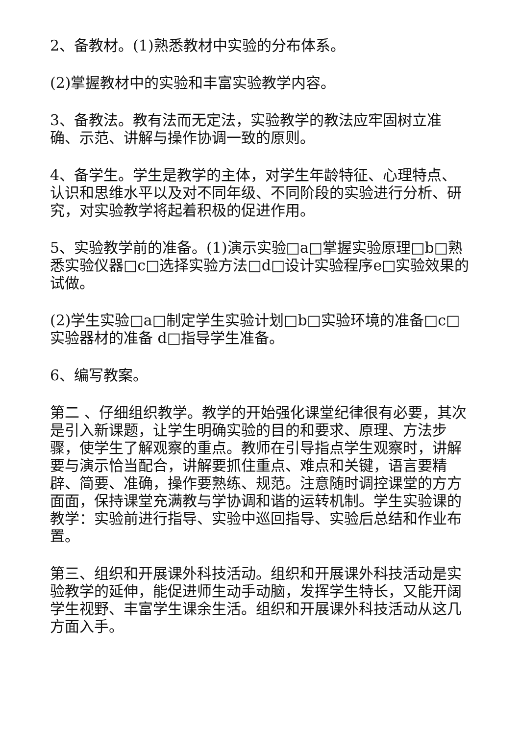2、备教材。(1)熟悉教材中实验的分布体系。
(2)掌握教材中的实验和丰富实验教学内容。
3、备教法。教有法而无定法，实验教学的教法应牢固树立准确、示范、讲解与操作协调一致的原则。
4、备学生。学生是教学的主体，对学生年龄特征、心理特点、认识和思维水平以及对不同年级、不同阶段的实验进行分析、研究，对实验教学将起着积极的促进作用。
5、实验教学前的准备。(1)演示实验□a□掌握实验原理□b□熟悉实验仪器□c□选择实验方法□d□设计实验程序e□实验效果的试做。
(2)学生实验□a□制定学生实验计划□b□实验环境的准备□c□实验器材的准备 d□指导学生准备。
6、编写教案。
第二 、仔细组织教学。教学的开始强化课堂纪律很有必要，其次是引入新课题，让学生明确实验的目的和要求、原理、方法步骤，使学生了解观察的重点。教师在引导指点学生观察时，讲解要与演示恰当配合，讲解要抓住重点、难点和关键，语言要精辟、简要、准确，操作要熟练、规范。注意随时调控课堂的方方面面，保持课堂充满教与学协调和谐的运转机制。学生实验课的教学：实验前进行指导、实验中巡回指导、实验后总结和作业布置。
第三、组织和开展课外科技活动。组织和开展课外科技活动是实验教学的延伸，能促进师生动手动脑，发挥学生特长，又能开阔学生视野、丰富学生课余生活。组织和开展课外科技活动从这几方面入手。